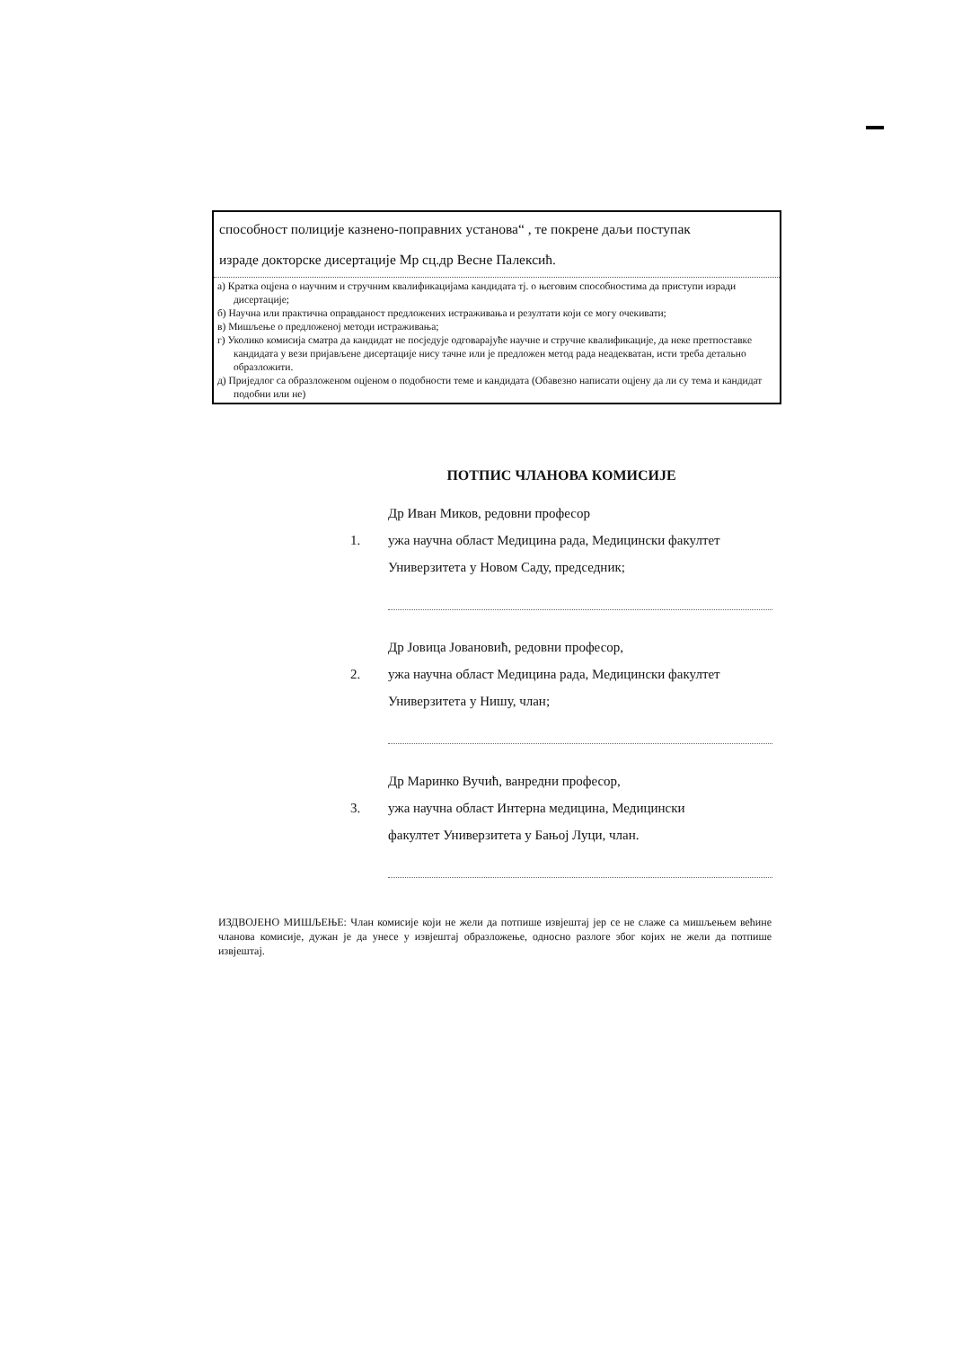способност полиције казнено-поправних установа“ , те покрене даљи поступак
израде докторске дисертације Мр сц.др Весне Палексић.
а) Кратка оцјена о научним и стручним квалификацијама кандидата тј. о његовим способностима да приступи изради дисертације;
б) Научна или практична оправданост предложених истраживања и резултати који се могу очекивати;
в) Мишљење о предложеној методи истраживања;
г) Уколико комисија сматра да кандидат не посједује одговарајуће научне и стручне квалификације, да неке претпоставке кандидата у вези пријављене дисертације нису тачне или је предложен метод рада неадекватан, исти треба детально образложити.
д) Приједлог са образложеном оцјеном о подобности теме и кандидата (Обавезно написати оцјену да ли су тема и кандидат подобни или не)
ПОТПИС ЧЛАНОВА КОМИСИЈЕ
1. Др Иван Миков, редовни професор
ужа научна област Медицина рада, Медицински факултет
Универзитета у Новом Саду, председник;
2. Др Јовица Јовановић, редовни професор,
ужа научна област Медицина рада, Медицински факултет
Универзитета у Нишу, члан;
3. Др Маринко Вучић, ванредни професор,
ужа научна област Интерна медицина, Медицински
факултет Универзитета у Бањој Луци, члан.
ИЗДВОЈЕНО МИШЉЕЊЕ: Члан комисије који не жели да потпише извјештај јер се не слаже са мишљењем већине чланова комисије, дужан је да унесе у извјештај образложење, односно разлоге због којих не жели да потпише извјештај.